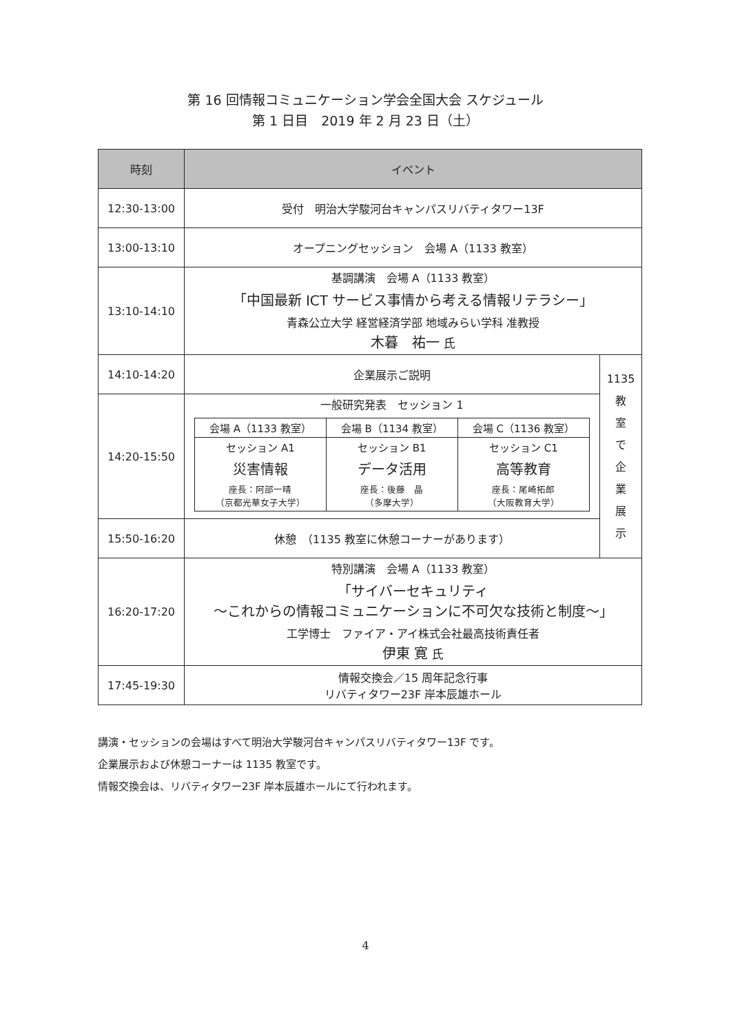第 16 回情報コミュニケーション学会全国大会 スケジュール
第 1 日目　2019 年 2 月 23 日（土）
| 時刻 | イベント | |
| --- | --- | --- |
| 12:30-13:00 | 受付 明治大学駿河台キャンパスリバティタワー13F | |
| 13:00-13:10 | オープニングセッション 会場 A（1133 教室） | |
| 13:10-14:10 | 基調講演 会場 A（1133 教室） 「中国最新 ICT サービス事情から考える情報リテラシー」 青森公立大学 経営経済学部 地域みらい学科 准教授 木暮 祐一 氏 | |
| 14:10-14:20 | 企業展示ご説明 | 1135 教 室 で 企 業 展 示 |
| 14:20-15:50 | 一般研究発表 セッション 1 / 会場 A（1133 教室） / 会場 B（1134 教室） / 会場 C（1136 教室） / / セッション A1 災害情報 座長：阿部一晴 （京都光華女子大学） / セッション B1 データ活用 座長：後藤 晶 （多摩大学） / セッション C1 高等教育 座長：尾崎拓郎 （大阪教育大学） / | |
| 15:50-16:20 | 休憩 （1135 教室に休憩コーナーがあります） | |
| 16:20-17:20 | 特別講演 会場 A（1133 教室） 「サイバーセキュリティ ～これからの情報コミュニケーションに不可欠な技術と制度～」 工学博士 ファイア・アイ株式会社最高技術責任者 伊東 寛 氏 | |
| 17:45-19:30 | 情報交換会／15 周年記念行事 リバティタワー23F 岸本辰雄ホール | |
講演・セッションの会場はすべて明治大学駿河台キャンパスリバティタワー13F です。
企業展示および休憩コーナーは 1135 教室です。
情報交換会は、リバティタワー23F 岸本辰雄ホールにて行われます。
4